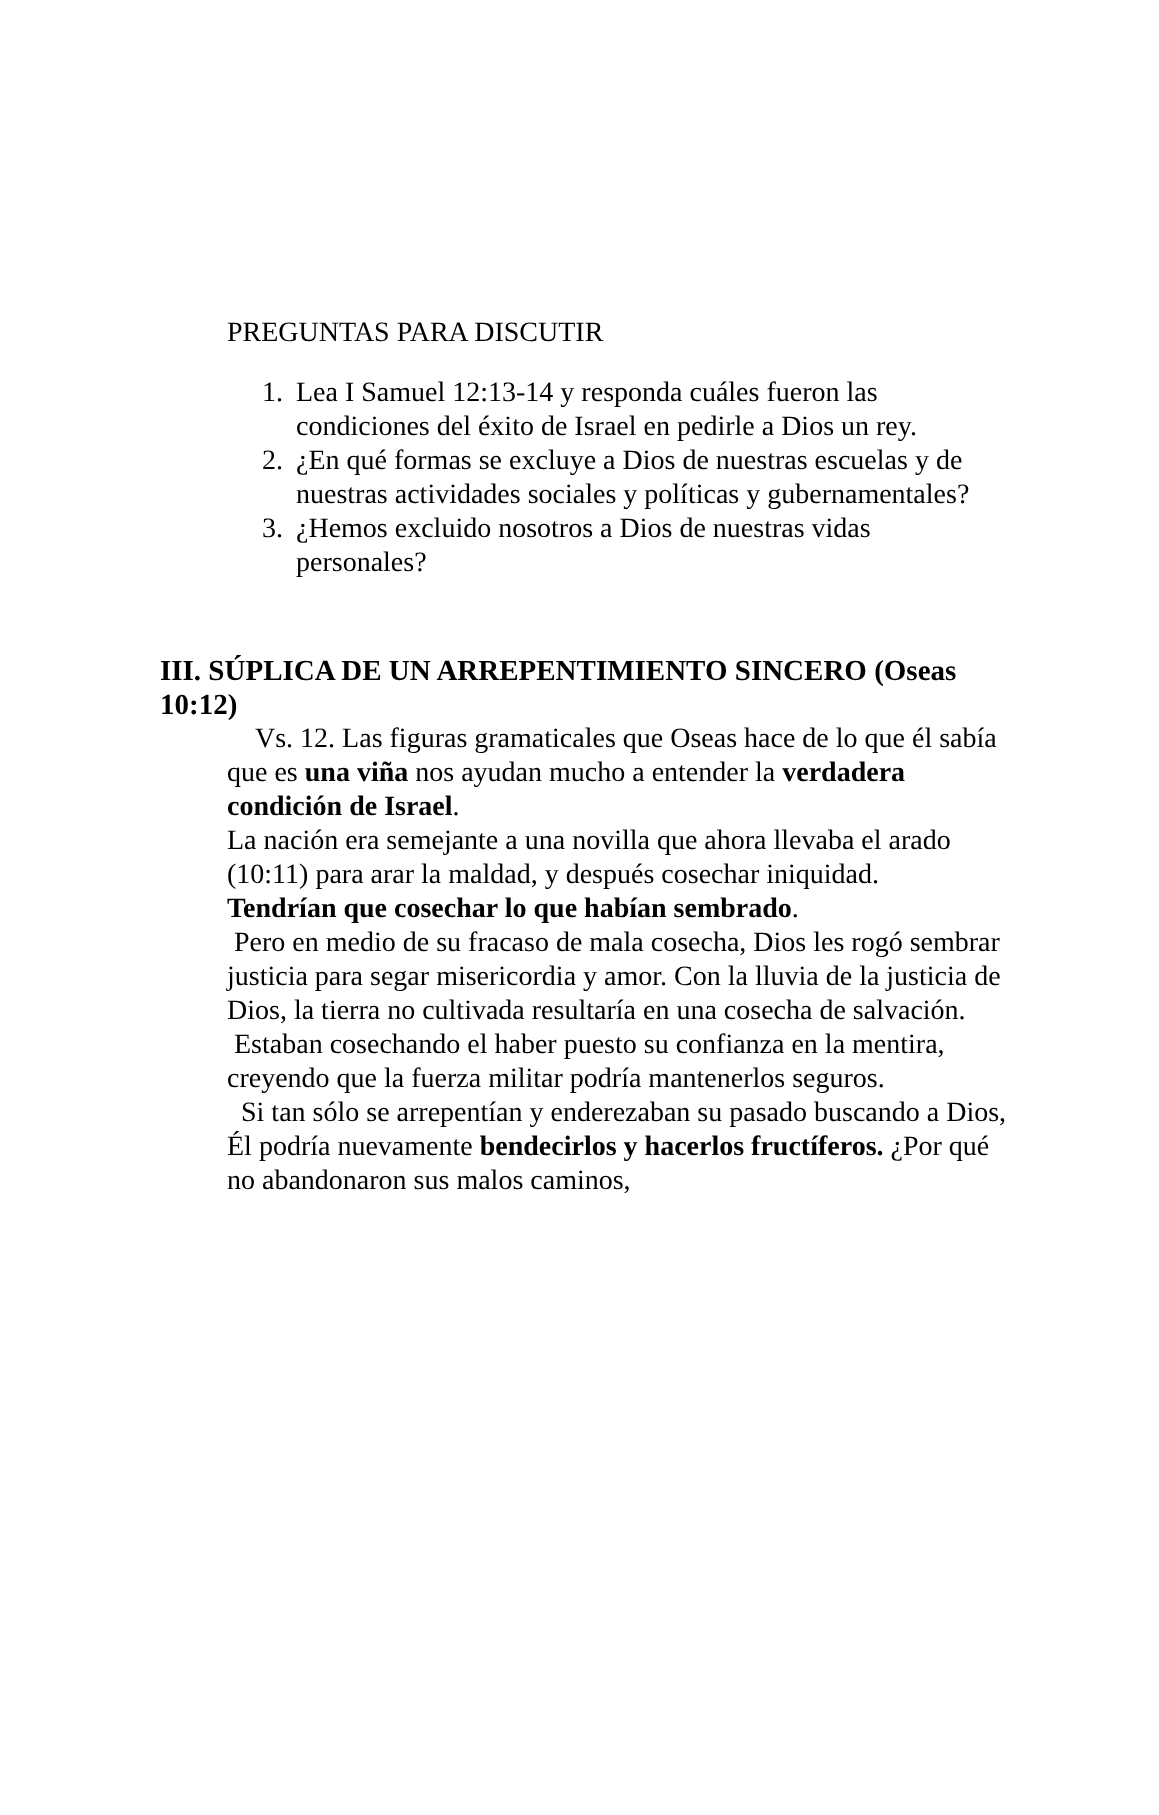PREGUNTAS PARA DISCUTIR
1. Lea I Samuel 12:13-14 y responda cuáles fueron las condiciones del éxito de Israel en pedirle a Dios un rey.
2. ¿En qué formas se excluye a Dios de nuestras escuelas y de nuestras actividades sociales y políticas y gubernamentales?
3. ¿Hemos excluido nosotros a Dios de nuestras vidas personales?
III. SÚPLICA DE UN ARREPENTIMIENTO SINCERO (Oseas 10:12)
Vs. 12. Las figuras gramaticales que Oseas hace de lo que él sabía que es una viña nos ayudan mucho a entender la verdadera condición de Israel.
La nación era semejante a una novilla que ahora llevaba el arado (10:11) para arar la maldad, y después cosechar iniquidad.
Tendrían que cosechar lo que habían sembrado.
Pero en medio de su fracaso de mala cosecha, Dios les rogó sembrar justicia para segar misericordia y amor. Con la lluvia de la justicia de Dios, la tierra no cultivada resultaría en una cosecha de salvación.
Estaban cosechando el haber puesto su confianza en la mentira, creyendo que la fuerza militar podría mantenerlos seguros.
Si tan sólo se arrepentían y enderezaban su pasado buscando a Dios, Él podría nuevamente bendecirlos y hacerlos fructíferos. ¿Por qué no abandonaron sus malos caminos,